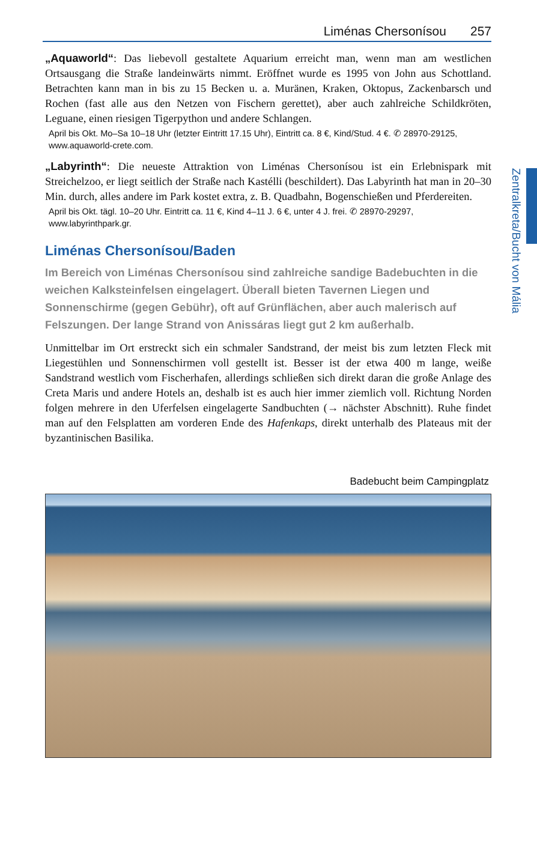Zentralkreta/Bucht von Mália
Liménas Chersonísou 257
„Aquaworld“: Das liebevoll gestaltete Aquarium erreicht man, wenn man am westlichen Ortsausgang die Straße landeinwärts nimmt. Eröffnet wurde es 1995 von John aus Schottland. Betrachten kann man in bis zu 15 Becken u. a. Muränen, Kraken, Oktopus, Zackenbarsch und Rochen (fast alle aus den Netzen von Fischern gerettet), aber auch zahlreiche Schildkröten, Leguane, einen riesigen Tigerpython und andere Schlangen.
April bis Okt. Mo–Sa 10–18 Uhr (letzter Eintritt 17.15 Uhr), Eintritt ca. 8 €, Kind/Stud. 4 €. ✆ 28970-29125, www.aquaworld-crete.com.
„Labyrinth“: Die neueste Attraktion von Liménas Chersonísou ist ein Erlebnispark mit Streichelzoo, er liegt seitlich der Straße nach Kastélli (beschildert). Das Labyrinth hat man in 20–30 Min. durch, alles andere im Park kostet extra, z. B. Quadbahn, Bogenschießen und Pferdereiten.
April bis Okt. tägl. 10–20 Uhr. Eintritt ca. 11 €, Kind 4–11 J. 6 €, unter 4 J. frei. ✆ 28970-29297, www.labyrinthpark.gr.
Liménas Chersonísou/Baden
Im Bereich von Liménas Chersonísou sind zahlreiche sandige Badebuchten in die weichen Kalksteinfelsen eingelagert. Überall bieten Tavernen Liegen und Sonnenschirme (gegen Gebühr), oft auf Grünflächen, aber auch malerisch auf Felszungen. Der lange Strand von Anissáras liegt gut 2 km außerhalb.
Unmittelbar im Ort erstreckt sich ein schmaler Sandstrand, der meist bis zum letzten Fleck mit Liegestühlen und Sonnenschirmen voll gestellt ist. Besser ist der etwa 400 m lange, weiße Sandstrand westlich vom Fischerhafen, allerdings schließen sich direkt daran die große Anlage des Creta Maris und andere Hotels an, deshalb ist es auch hier immer ziemlich voll. Richtung Norden folgen mehrere in den Uferfelsen eingelagerte Sandbuchten (→ nächster Abschnitt). Ruhe findet man auf den Felsplatten am vorderen Ende des Hafenkaps, direkt unterhalb des Plateaus mit der byzantinischen Basilika.
Badebucht beim Campingplatz